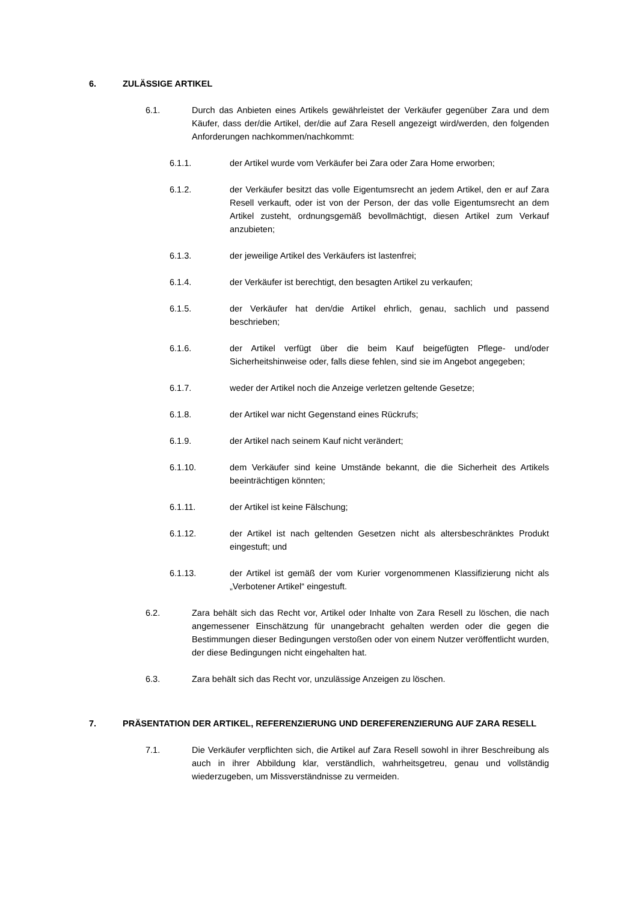6. ZULÄSSIGE ARTIKEL
6.1. Durch das Anbieten eines Artikels gewährleistet der Verkäufer gegenüber Zara und dem Käufer, dass der/die Artikel, der/die auf Zara Resell angezeigt wird/werden, den folgenden Anforderungen nachkommen/nachkommt:
6.1.1. der Artikel wurde vom Verkäufer bei Zara oder Zara Home erworben;
6.1.2. der Verkäufer besitzt das volle Eigentumsrecht an jedem Artikel, den er auf Zara Resell verkauft, oder ist von der Person, der das volle Eigentumsrecht an dem Artikel zusteht, ordnungsgemäß bevollmächtigt, diesen Artikel zum Verkauf anzubieten;
6.1.3. der jeweilige Artikel des Verkäufers ist lastenfrei;
6.1.4. der Verkäufer ist berechtigt, den besagten Artikel zu verkaufen;
6.1.5. der Verkäufer hat den/die Artikel ehrlich, genau, sachlich und passend beschrieben;
6.1.6. der Artikel verfügt über die beim Kauf beigefügten Pflege- und/oder Sicherheitshinweise oder, falls diese fehlen, sind sie im Angebot angegeben;
6.1.7. weder der Artikel noch die Anzeige verletzen geltende Gesetze;
6.1.8. der Artikel war nicht Gegenstand eines Rückrufs;
6.1.9. der Artikel nach seinem Kauf nicht verändert;
6.1.10. dem Verkäufer sind keine Umstände bekannt, die die Sicherheit des Artikels beeinträchtigen könnten;
6.1.11. der Artikel ist keine Fälschung;
6.1.12. der Artikel ist nach geltenden Gesetzen nicht als altersbeschränktes Produkt eingestuft; und
6.1.13. der Artikel ist gemäß der vom Kurier vorgenommenen Klassifizierung nicht als „Verbotener Artikel“ eingestuft.
6.2. Zara behält sich das Recht vor, Artikel oder Inhalte von Zara Resell zu löschen, die nach angemessener Einschätzung für unangebracht gehalten werden oder die gegen die Bestimmungen dieser Bedingungen verstoßen oder von einem Nutzer veröffentlicht wurden, der diese Bedingungen nicht eingehalten hat.
6.3. Zara behält sich das Recht vor, unzulässige Anzeigen zu löschen.
7. PRÄSENTATION DER ARTIKEL, REFERENZIERUNG UND DEREFERENZIERUNG AUF ZARA RESELL
7.1. Die Verkäufer verpflichten sich, die Artikel auf Zara Resell sowohl in ihrer Beschreibung als auch in ihrer Abbildung klar, verständlich, wahrheitsgetreu, genau und vollständig wiederzugeben, um Missverständnisse zu vermeiden.